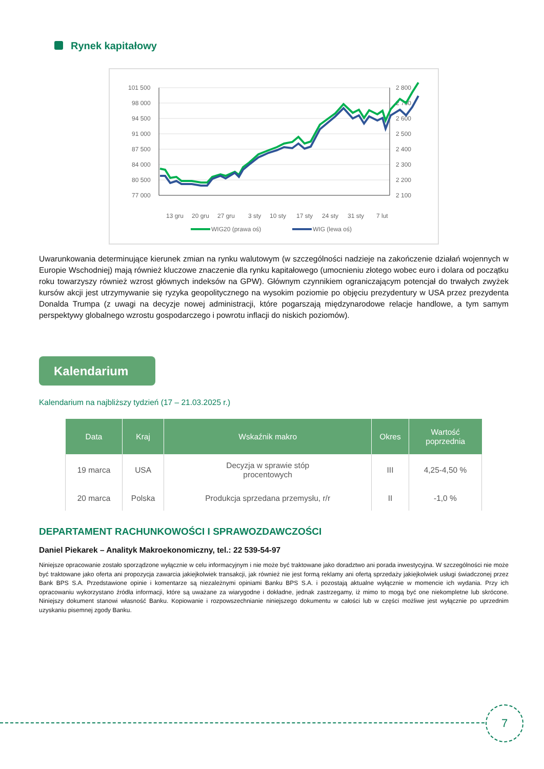Rynek kapitałowy
101 500
98 000
94 500
91 000
87 500
84 000
80 500
77 000
2 800
2 700
2 600
2 500
2 400
2 300
2 200
2 100
13 gru
20 gru
27 gru
3 sty
10 sty
17 sty
24 sty
31 sty
7 lut
WIG20 (prawa oś)
WIG (lewa oś)
14 lut 21 lut 28 lut 7 mar 14 mar
Uwarunkowania determinujące kierunek zmian na rynku walutowym (w szczególności nadzieje na zakończenie działań wojennych w Europie Wschodniej) mają również kluczowe znaczenie dla rynku kapitałowego (umocnieniu złotego wobec euro i dolara od początku roku towarzyszy również wzrost głównych indeksów na GPW). Głównym czynnikiem ograniczającym potencjał do trwałych zwyżek kursów akcji jest utrzymywanie się ryzyka geopolitycznego na wysokim poziomie po objęciu prezydentury w USA przez prezydenta Donalda Trumpa (z uwagi na decyzje nowej administracji, które pogarszają międzynarodowe relacje handlowe, a tym samym perspektywy globalnego wzrostu gospodarczego i powrotu inflacji do niskich poziomów).
Kalendarium
Kalendarium na najbliższy tydzień (17 – 21.03.2025 r.)
| Data | Kraj | Wskaźnik makro | Okres | Wartość poprzednia |
| --- | --- | --- | --- | --- |
| 19 marca | USA | Decyzja w sprawie stóp procentowych | III | 4,25-4,50 % |
| 20 marca | Polska | Produkcja sprzedana przemysłu, r/r | II | -1,0 % |
DEPARTAMENT RACHUNKOWOŚCI I SPRAWOZDAWCZOŚCI
Daniel Piekarek – Analityk Makroekonomiczny, tel.: 22 539-54-97
Niniejsze opracowanie zostało sporządzone wyłącznie w celu informacyjnym i nie może być traktowane jako doradztwo ani porada inwestycyjna. W szczególności nie może być traktowane jako oferta ani propozycja zawarcia jakiejkolwiek transakcji, jak również nie jest formą reklamy ani ofertą sprzedaży jakiejkolwiek usługi świadczonej przez Bank BPS S.A. Przedstawione opinie i komentarze są niezależnymi opiniami Banku BPS S.A. i pozostają aktualne wyłącznie w momencie ich wydania. Przy ich opracowaniu wykorzystano źródła informacji, które są uważane za wiarygodne i dokładne, jednak zastrzegamy, iż mimo to mogą być one niekompletne lub skrócone. Niniejszy dokument stanowi własność Banku. Kopiowanie i rozpowszechnianie niniejszego dokumentu w całości lub w części możliwe jest wyłącznie po uprzednim uzyskaniu pisemnej zgody Banku.
7